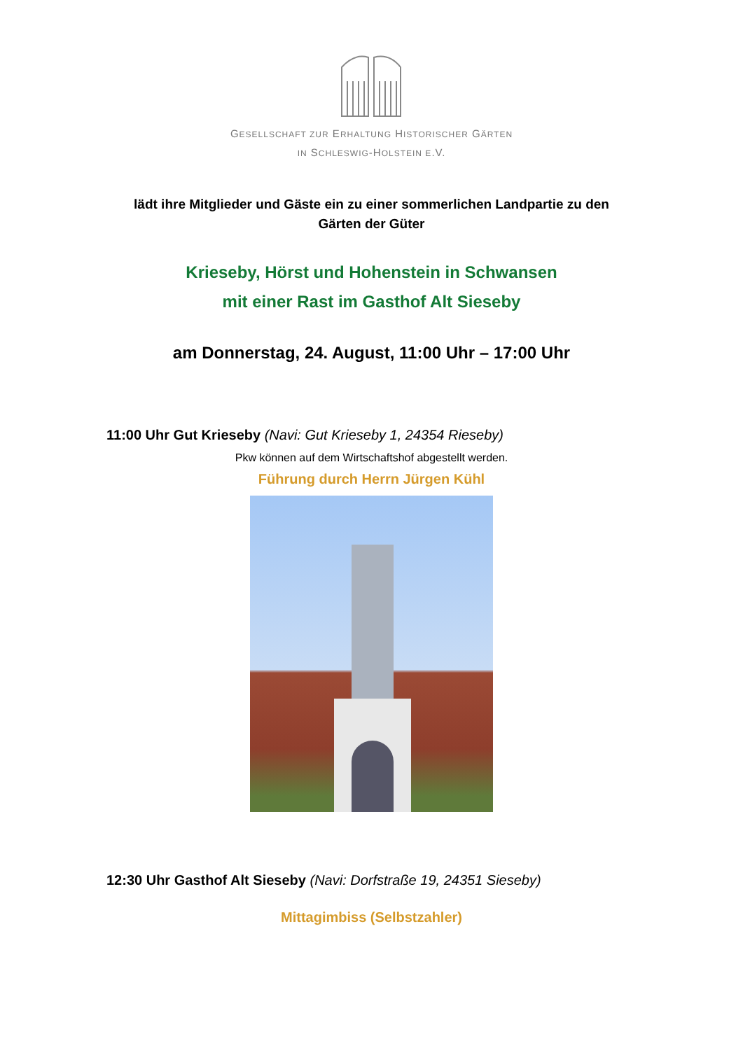GESELLSCHAFT ZUR ERHALTUNG HISTORISCHER GÄRTEN
IN SCHLESWIG-HOLSTEIN E.V.
lädt ihre Mitglieder und Gäste ein zu einer sommerlichen Landpartie zu den Gärten der Güter
Krieseby, Hörst und Hohenstein in Schwansen
mit einer Rast im Gasthof Alt Sieseby
am Donnerstag, 24. August, 11:00 Uhr – 17:00 Uhr
11:00 Uhr Gut Krieseby (Navi: Gut Krieseby 1, 24354 Rieseby)
Pkw können auf dem Wirtschaftshof abgestellt werden.
Führung durch Herrn Jürgen Kühl
12:30 Uhr Gasthof Alt Sieseby (Navi: Dorfstraße 19, 24351 Sieseby)
Mittagimbiss (Selbstzahler)